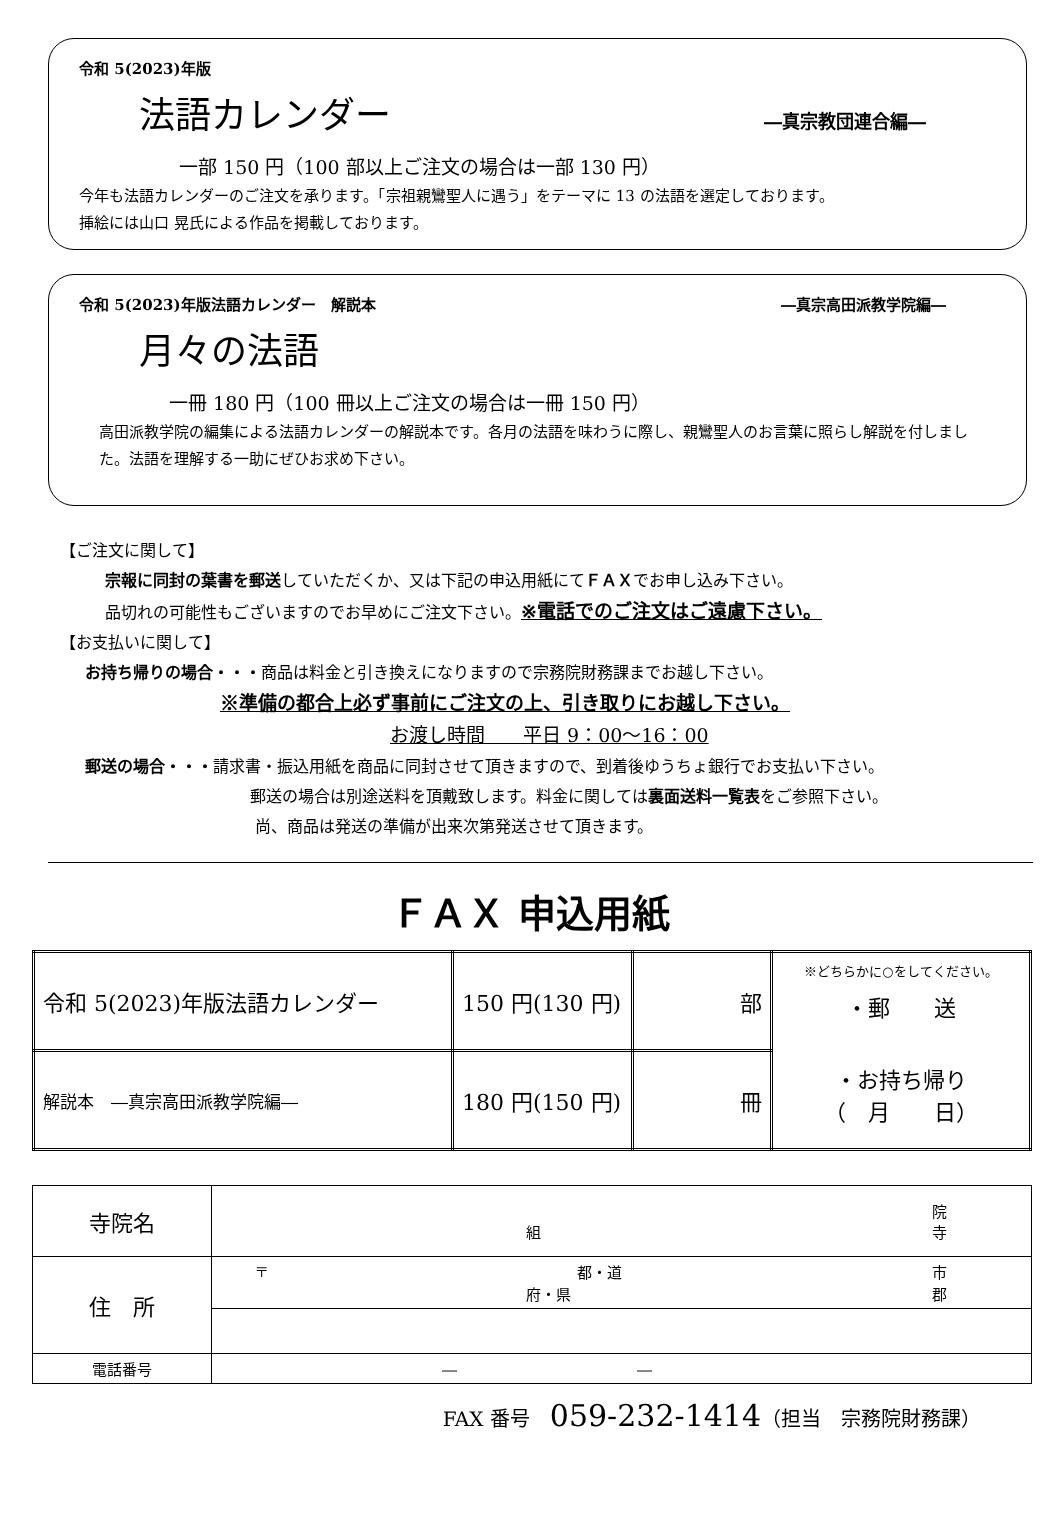令和 5(2023)年版
法語カレンダー
―真宗教団連合編―
一部 150 円（100 部以上ご注文の場合は一部 130 円）
今年も法語カレンダーのご注文を承ります。「宗祖親鸞聖人に遇う」をテーマに 13 の法語を選定しております。
挿絵には山口 晃氏による作品を掲載しております。
令和 5(2023)年版法語カレンダー　解説本 ―真宗高田派教学院編―
月々の法語
一冊 180 円（100 冊以上ご注文の場合は一冊 150 円）
高田派教学院の編集による法語カレンダーの解説本です。各月の法語を味わうに際し、親鸞聖人のお言葉に照らし解説を付しました。法語を理解する一助にぜひお求め下さい。
【ご注文に関して】
宗報に同封の葉書を郵送していただくか、又は下記の申込用紙にてＦＡＸでお申し込み下さい。
品切れの可能性もございますのでお早めにご注文下さい。※電話でのご注文はご遠慮下さい。
【お支払いに関して】
お持ち帰りの場合・・・商品は料金と引き換えになりますので宗務院財務課までお越し下さい。
※準備の都合上必ず事前にご注文の上、引き取りにお越し下さい。
お渡し時間　　平日 9：00～16：00
郵送の場合・・・請求書・振込用紙を商品に同封させて頂きますので、到着後ゆうちょ銀行でお支払い下さい。
郵送の場合は別途送料を頂戴致します。料金に関しては裏面送料一覧表をご参照下さい。
尚、商品は発送の準備が出来次第発送させて頂きます。
ＦＡＸ 申込用紙
| 令和 5(2023)年版法語カレンダー | 150 円(130 円) | 部 | ※どちらかに○をしてください。 ・郵 送 ・お持ち帰り （ 月 日） |
| 解説本 ―真宗高田派教学院編― | 180 円(150 円) | 冊 | |
| 寺院名 | 院 組 寺 |
| 住 所 | 〒 都・道 市 府・県 郡 |
| 電話番号 | ― ― |
FAX 番号　059-232-1414（担当　宗務院財務課）